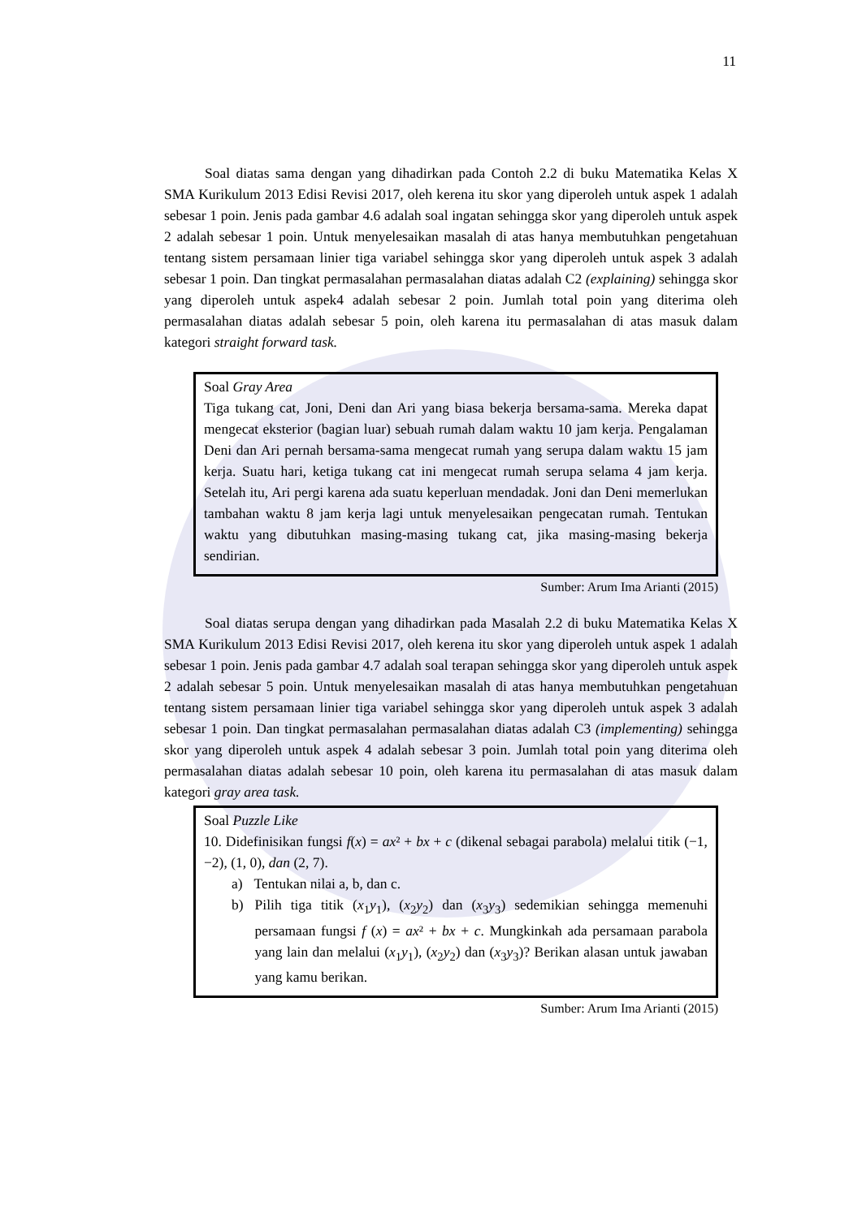11
Soal diatas sama dengan yang dihadirkan pada Contoh 2.2 di buku Matematika Kelas X SMA Kurikulum 2013 Edisi Revisi 2017, oleh kerena itu skor yang diperoleh untuk aspek 1 adalah sebesar 1 poin. Jenis pada gambar 4.6 adalah soal ingatan sehingga skor yang diperoleh untuk aspek 2 adalah sebesar 1 poin. Untuk menyelesaikan masalah di atas hanya membutuhkan pengetahuan tentang sistem persamaan linier tiga variabel sehingga skor yang diperoleh untuk aspek 3 adalah sebesar 1 poin. Dan tingkat permasalahan permasalahan diatas adalah C2 (explaining) sehingga skor yang diperoleh untuk aspek4 adalah sebesar 2 poin. Jumlah total poin yang diterima oleh permasalahan diatas adalah sebesar 5 poin, oleh karena itu permasalahan di atas masuk dalam kategori straight forward task.
Soal Gray Area
Tiga tukang cat, Joni, Deni dan Ari yang biasa bekerja bersama-sama. Mereka dapat mengecat eksterior (bagian luar) sebuah rumah dalam waktu 10 jam kerja. Pengalaman Deni dan Ari pernah bersama-sama mengecat rumah yang serupa dalam waktu 15 jam kerja. Suatu hari, ketiga tukang cat ini mengecat rumah serupa selama 4 jam kerja. Setelah itu, Ari pergi karena ada suatu keperluan mendadak. Joni dan Deni memerlukan tambahan waktu 8 jam kerja lagi untuk menyelesaikan pengecatan rumah. Tentukan waktu yang dibutuhkan masing-masing tukang cat, jika masing-masing bekerja sendirian.
Sumber: Arum Ima Arianti (2015)
Soal diatas serupa dengan yang dihadirkan pada Masalah 2.2 di buku Matematika Kelas X SMA Kurikulum 2013 Edisi Revisi 2017, oleh kerena itu skor yang diperoleh untuk aspek 1 adalah sebesar 1 poin. Jenis pada gambar 4.7 adalah soal terapan sehingga skor yang diperoleh untuk aspek 2 adalah sebesar 5 poin. Untuk menyelesaikan masalah di atas hanya membutuhkan pengetahuan tentang sistem persamaan linier tiga variabel sehingga skor yang diperoleh untuk aspek 3 adalah sebesar 1 poin. Dan tingkat permasalahan permasalahan diatas adalah C3 (implementing) sehingga skor yang diperoleh untuk aspek 4 adalah sebesar 3 poin. Jumlah total poin yang diterima oleh permasalahan diatas adalah sebesar 10 poin, oleh karena itu permasalahan di atas masuk dalam kategori gray area task.
Soal Puzzle Like
10. Didefinisikan fungsi f(x) = ax² + bx + c (dikenal sebagai parabola) melalui titik (−1, −2), (1, 0), dan (2, 7).
a) Tentukan nilai a, b, dan c.
b) Pilih tiga titik (x<sub>1</sub>y<sub>1</sub>), (x<sub>2</sub>y<sub>2</sub>) dan (x<sub>3</sub>y<sub>3</sub>) sedemikian sehingga memenuhi persamaan fungsi f (x) = ax² + bx + c. Mungkinkah ada persamaan parabola yang lain dan melalui (x<sub>1</sub>y<sub>1</sub>), (x<sub>2</sub>y<sub>2</sub>) dan (x<sub>3</sub>y<sub>3</sub>)? Berikan alasan untuk jawaban yang kamu berikan.
Sumber: Arum Ima Arianti (2015)